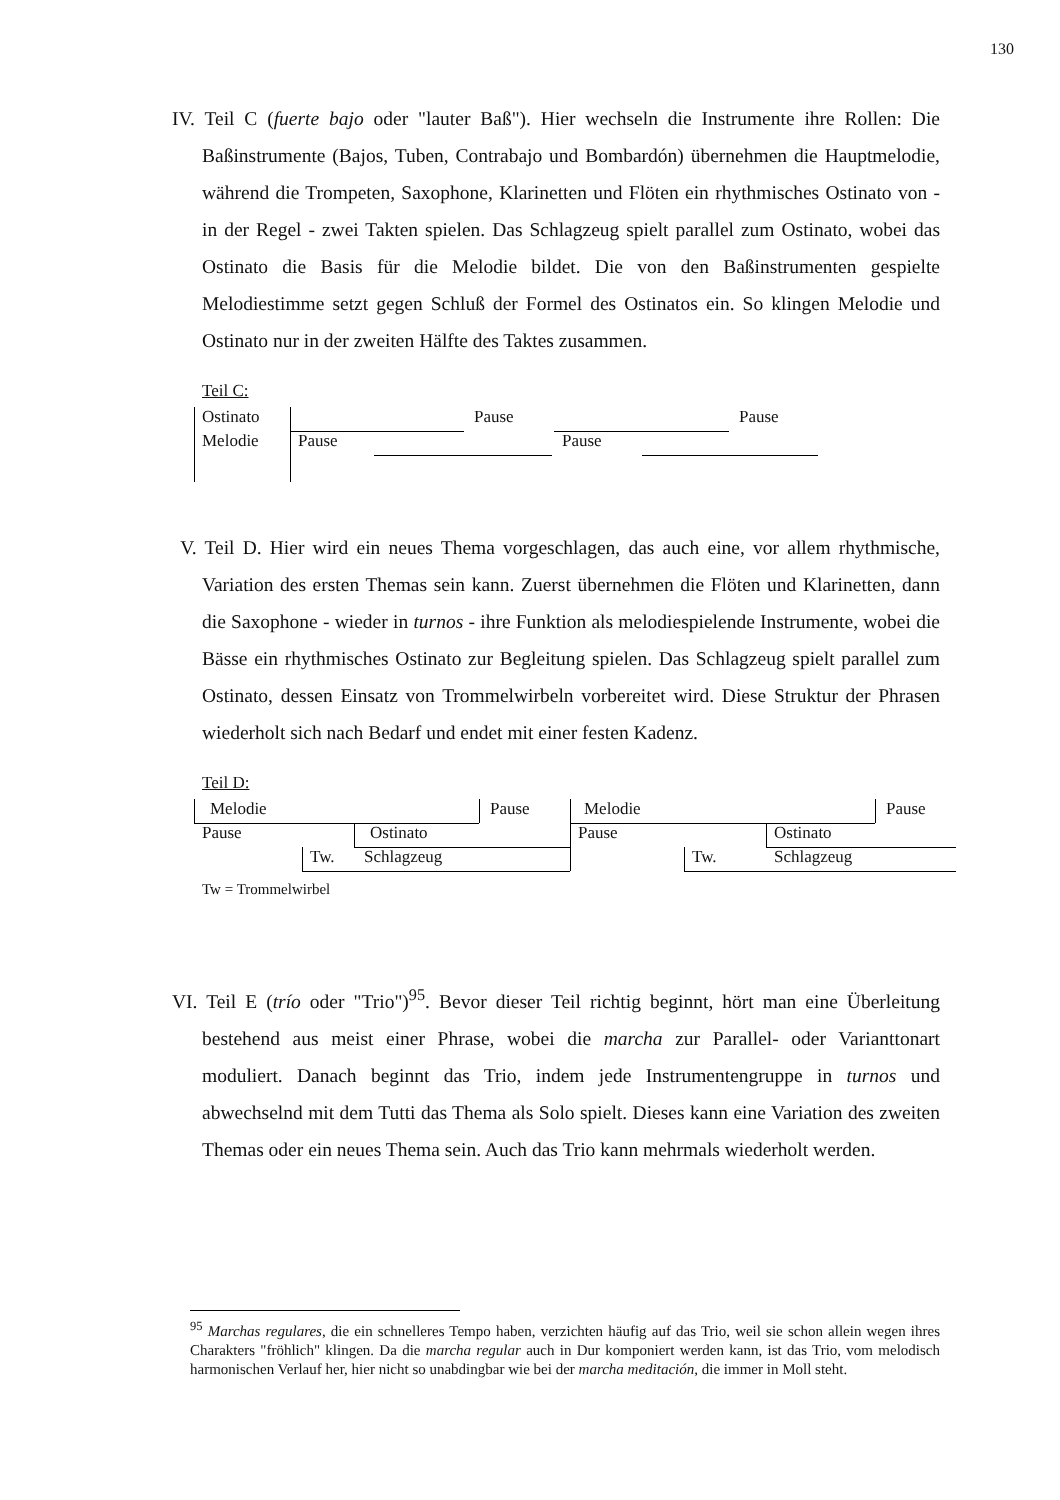130
IV. Teil C (fuerte bajo oder "lauter Baß"). Hier wechseln die Instrumente ihre Rollen: Die Baßinstrumente (Bajos, Tuben, Contrabajo und Bombardón) übernehmen die Hauptmelodie, während die Trompeten, Saxophone, Klarinetten und Flöten ein rhythmisches Ostinato von - in der Regel - zwei Takten spielen. Das Schlagzeug spielt parallel zum Ostinato, wobei das Ostinato die Basis für die Melodie bildet. Die von den Baßinstrumenten gespielte Melodiestimme setzt gegen Schluß der Formel des Ostinatos ein. So klingen Melodie und Ostinato nur in der zweiten Hälfte des Taktes zusammen.
Teil C:
Ostinato
Melodie
Pause Pause
Pause Pause
V. Teil D. Hier wird ein neues Thema vorgeschlagen, das auch eine, vor allem rhythmische, Variation des ersten Themas sein kann. Zuerst übernehmen die Flöten und Klarinetten, dann die Saxophone - wieder in turnos - ihre Funktion als melodiespielende Instrumente, wobei die Bässe ein rhythmisches Ostinato zur Begleitung spielen. Das Schlagzeug spielt parallel zum Ostinato, dessen Einsatz von Trommelwirbeln vorbereitet wird. Diese Struktur der Phrasen wiederholt sich nach Bedarf und endet mit einer festen Kadenz.
Teil D:
Melodie Pause Melodie Pause
Pause Ostinato Pause Ostinato
Tw. Schlagzeug Tw. Schlagzeug
Tw = Trommelwirbel
VI. Teil E (trío oder "Trio")<sup>95</sup>. Bevor dieser Teil richtig beginnt, hört man eine Überleitung bestehend aus meist einer Phrase, wobei die marcha zur Parallel- oder Varianttonart moduliert. Danach beginnt das Trio, indem jede Instrumentengruppe in turnos und abwechselnd mit dem Tutti das Thema als Solo spielt. Dieses kann eine Variation des zweiten Themas oder ein neues Thema sein. Auch das Trio kann mehrmals wiederholt werden.
<sup>95</sup> Marchas regulares, die ein schnelleres Tempo haben, verzichten häufig auf das Trio, weil sie schon allein wegen ihres Charakters "fröhlich" klingen. Da die marcha regular auch in Dur komponiert werden kann, ist das Trio, vom melodisch harmonischen Verlauf her, hier nicht so unabdingbar wie bei der marcha meditación, die immer in Moll steht.